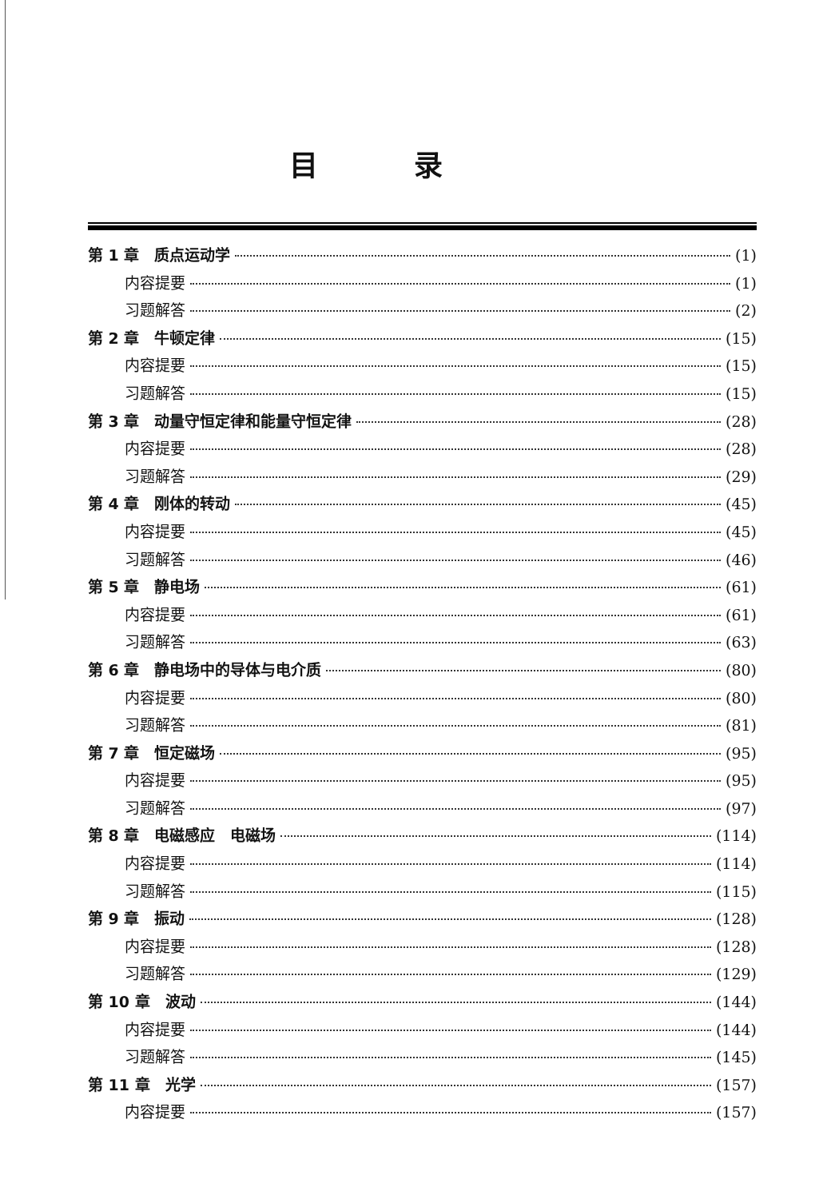目录
第 1 章　质点运动学 (1)
内容提要 (1)
习题解答 (2)
第 2 章　牛顿定律 (15)
内容提要 (15)
习题解答 (15)
第 3 章　动量守恒定律和能量守恒定律 (28)
内容提要 (28)
习题解答 (29)
第 4 章　刚体的转动 (45)
内容提要 (45)
习题解答 (46)
第 5 章　静电场 (61)
内容提要 (61)
习题解答 (63)
第 6 章　静电场中的导体与电介质 (80)
内容提要 (80)
习题解答 (81)
第 7 章　恒定磁场 (95)
内容提要 (95)
习题解答 (97)
第 8 章　电磁感应　电磁场 (114)
内容提要 (114)
习题解答 (115)
第 9 章　振动 (128)
内容提要 (128)
习题解答 (129)
第 10 章　波动 (144)
内容提要 (144)
习题解答 (145)
第 11 章　光学 (157)
内容提要 (157)